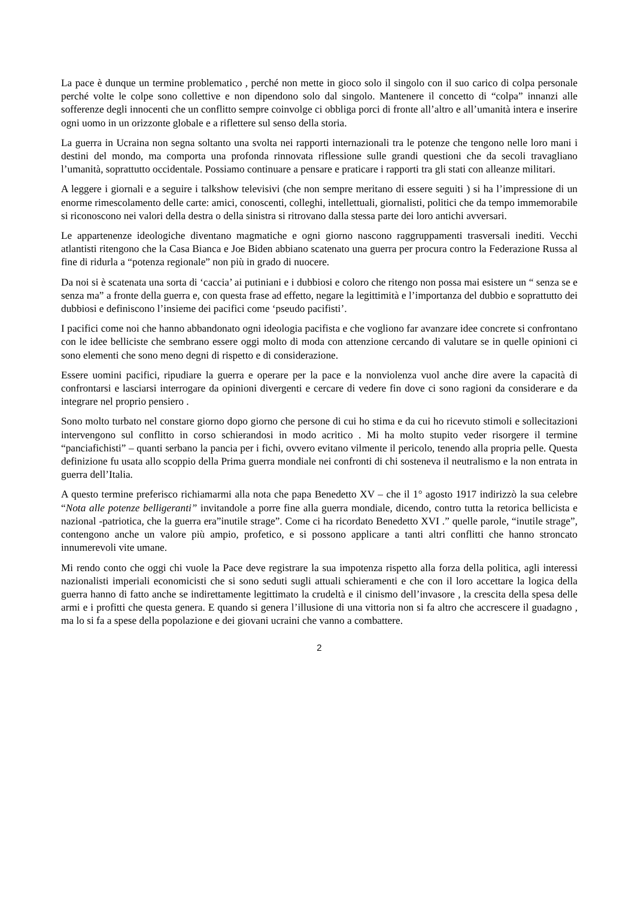La pace è dunque un termine problematico , perché non mette in gioco solo il singolo con il suo carico di colpa personale perché volte le colpe sono collettive e non dipendono solo dal singolo. Mantenere il concetto di “colpa” innanzi alle sofferenze degli innocenti che un conflitto sempre coinvolge ci obbliga porci di fronte all’altro e all’umanità intera e inserire ogni uomo in un orizzonte globale e a riflettere sul senso della storia.
La guerra in Ucraina non segna soltanto una svolta nei rapporti internazionali tra le potenze che tengono nelle loro mani i destini del mondo, ma comporta una profonda rinnovata riflessione sulle grandi questioni che da secoli travagliano l’umanità, soprattutto occidentale. Possiamo continuare a pensare e praticare i rapporti tra gli stati con alleanze militari.
A leggere i giornali e a seguire i talkshow televisivi (che non sempre meritano di essere seguiti ) si ha l’impressione di un enorme rimescolamento delle carte: amici, conoscenti, colleghi, intellettuali, giornalisti, politici che da tempo immemorabile si riconoscono nei valori della destra o della sinistra si ritrovano dalla stessa parte dei loro antichi avversari.
Le appartenenze ideologiche diventano magmatiche e ogni giorno nascono raggruppamenti trasversali inediti. Vecchi atlantisti ritengono che la Casa Bianca e Joe Biden abbiano scatenato una guerra per procura contro la Federazione Russa al fine di ridurla a “potenza regionale” non più in grado di nuocere.
Da noi si è scatenata una sorta di ‘caccia’ ai putiniani e i dubbiosi e coloro che ritengo non possa mai esistere un “ senza se e senza ma” a fronte della guerra e, con questa frase ad effetto, negare la legittimità e l’importanza del dubbio e soprattutto dei dubbiosi e definiscono l’insieme dei pacifici come ‘pseudo pacifisti’.
I pacifici come noi che hanno abbandonato ogni ideologia pacifista e che vogliono far avanzare idee concrete si confrontano con le idee belliciste che sembrano essere oggi molto di moda con attenzione cercando di valutare se in quelle opinioni ci sono elementi che sono meno degni di rispetto e di considerazione.
Essere uomini pacifici, ripudiare la guerra e operare per la pace e la nonviolenza vuol anche dire avere la capacità di confrontarsi e lasciarsi interrogare da opinioni divergenti e cercare di vedere fin dove ci sono ragioni da considerare e da integrare nel proprio pensiero .
Sono molto turbato nel constare giorno dopo giorno che persone di cui ho stima e da cui ho ricevuto stimoli e sollecitazioni intervengono sul conflitto in corso schierandosi in modo acritico . Mi ha molto stupito veder risorgere il termine “panciafichisti” – quanti serbano la pancia per i fichi, ovvero evitano vilmente il pericolo, tenendo alla propria pelle. Questa definizione fu usata allo scoppio della Prima guerra mondiale nei confronti di chi sosteneva il neutralismo e la non entrata in guerra dell’Italia.
A questo termine preferisco richiamarmi alla nota che papa Benedetto XV – che il 1° agosto 1917 indirizzò la sua celebre “Nota alle potenze belligeranti” invitandole a porre fine alla guerra mondiale, dicendo, contro tutta la retorica bellicista e nazional -patriotica, che la guerra era”inutile strage”. Come ci ha ricordato Benedetto XVI .” quelle parole, “inutile strage”, contengono anche un valore più ampio, profetico, e si possono applicare a tanti altri conflitti che hanno stroncato innumerevoli vite umane.
Mi rendo conto che oggi chi vuole la Pace deve registrare la sua impotenza rispetto alla forza della politica, agli interessi nazionalisti imperiali economicisti che si sono seduti sugli attuali schieramenti e che con il loro accettare la logica della guerra hanno di fatto anche se indirettamente legittimato la crudeltà e il cinismo dell’invasore , la crescita della spesa delle armi e i profitti che questa genera. E quando si genera l’illusione di una vittoria non si fa altro che accrescere il guadagno , ma lo si fa a spese della popolazione e dei giovani ucraini che vanno a combattere.
2